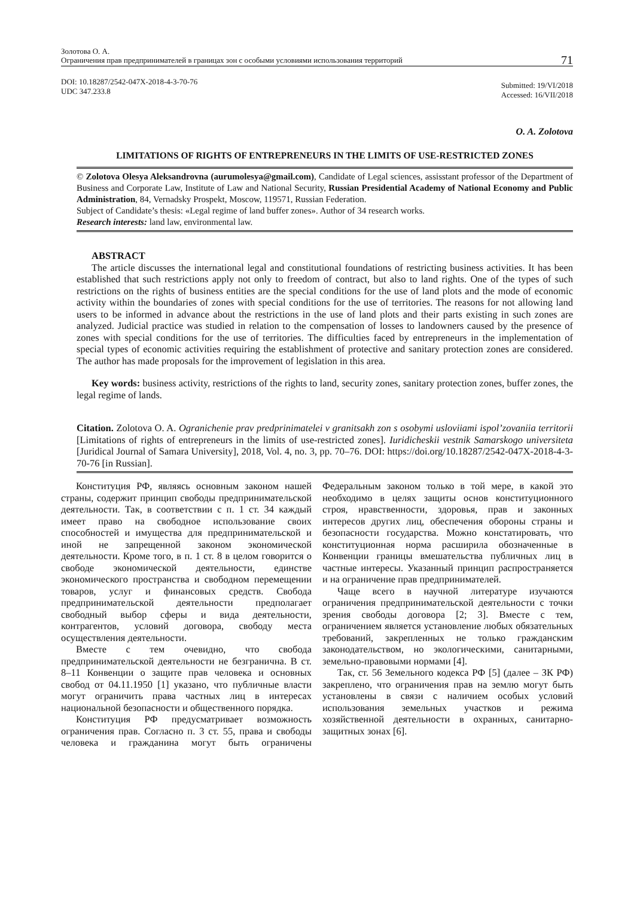Золотова О. А.
Ограничения прав предпринимателей в границах зон с особыми условиями использования территорий
71
DOI: 10.18287/2542-047X-2018-4-3-70-76
UDC 347.233.8
Submitted: 19/VI/2018
Accessed: 16/VII/2018
O. A. Zolotova
LIMITATIONS OF RIGHTS OF ENTREPRENEURS IN THE LIMITS OF USE-RESTRICTED ZONES
© Zolotova Olesya Aleksandrovna (aurumolesya@gmail.com), Candidate of Legal sciences, assisstant professor of the Department of Business and Corporate Law, Institute of Law and National Security, Russian Presidential Academy of National Economy and Public Administration, 84, Vernadsky Prospekt, Moscow, 119571, Russian Federation.
Subject of Candidate’s thesis: «Legal regime of land buffer zones». Author of 34 research works.
Research interests: land law, environmental law.
ABSTRACT
The article discusses the international legal and constitutional foundations of restricting business activities. It has been established that such restrictions apply not only to freedom of contract, but also to land rights. One of the types of such restrictions on the rights of business entities are the special conditions for the use of land plots and the mode of economic activity within the boundaries of zones with special conditions for the use of territories. The reasons for not allowing land users to be informed in advance about the restrictions in the use of land plots and their parts existing in such zones are analyzed. Judicial practice was studied in relation to the compensation of losses to landowners caused by the presence of zones with special conditions for the use of territories. The difficulties faced by entrepreneurs in the implementation of special types of economic activities requiring the establishment of protective and sanitary protection zones are considered. The author has made proposals for the improvement of legislation in this area.
Key words: business activity, restrictions of the rights to land, security zones, sanitary protection zones, buffer zones, the legal regime of lands.
Citation. Zolotova O. A. Ogranichenie prav predprinimatelei v granitsakh zon s osobymi usloviiami ispol’zovaniia territorii [Limitations of rights of entrepreneurs in the limits of use-restricted zones]. Iuridicheskii vestnik Samarskogo universiteta [Juridical Journal of Samara University], 2018, Vol. 4, no. 3, pp. 70–76. DOI: https://doi.org/10.18287/2542-047X-2018-4-3-70-76 [in Russian].
Конституция РФ, являясь основным законом нашей страны, содержит принцип свободы предпринимательской деятельности. Так, в соответствии с п. 1 ст. 34 каждый имеет право на свободное использование своих способностей и имущества для предпринимательской и иной не запрещенной законом экономической деятельности. Кроме того, в п. 1 ст. 8 в целом говорится о свободе экономической деятельности, единстве экономического пространства и свободном перемещении товаров, услуг и финансовых средств. Свобода предпринимательской деятельности предполагает свободный выбор сферы и вида деятельности, контрагентов, условий договора, свободу места осуществления деятельности.
Вместе с тем очевидно, что свобода предпринимательской деятельности не безгранична. В ст. 8–11 Конвенции о защите прав человека и основных свобод от 04.11.1950 [1] указано, что публичные власти могут ограничить права частных лиц в интересах национальной безопасности и общественного порядка.
Конституция РФ предусматривает возможность ограничения прав. Согласно п. 3 ст. 55, права и свободы человека и гражданина могут быть ограничены Федеральным законом только в той мере, в какой это необходимо в целях защиты основ конституционного строя, нравственности, здоровья, прав и законных интересов других лиц, обеспечения обороны страны и безопасности государства. Можно констатировать, что конституционная норма расширила обозначенные в Конвенции границы вмешательства публичных лиц в частные интересы. Указанный принцип распространяется и на ограничение прав предпринимателей.
Чаще всего в научной литературе изучаются ограничения предпринимательской деятельности с точки зрения свободы договора [2; 3]. Вместе с тем, ограничением является установление любых обязательных требований, закрепленных не только гражданским законодательством, но экологическими, санитарными, земельно-правовыми нормами [4].
Так, ст. 56 Земельного кодекса РФ [5] (далее – ЗК РФ) закреплено, что ограничения прав на землю могут быть установлены в связи с наличием особых условий использования земельных участков и режима хозяйственной деятельности в охранных, санитарно-защитных зонах [6].